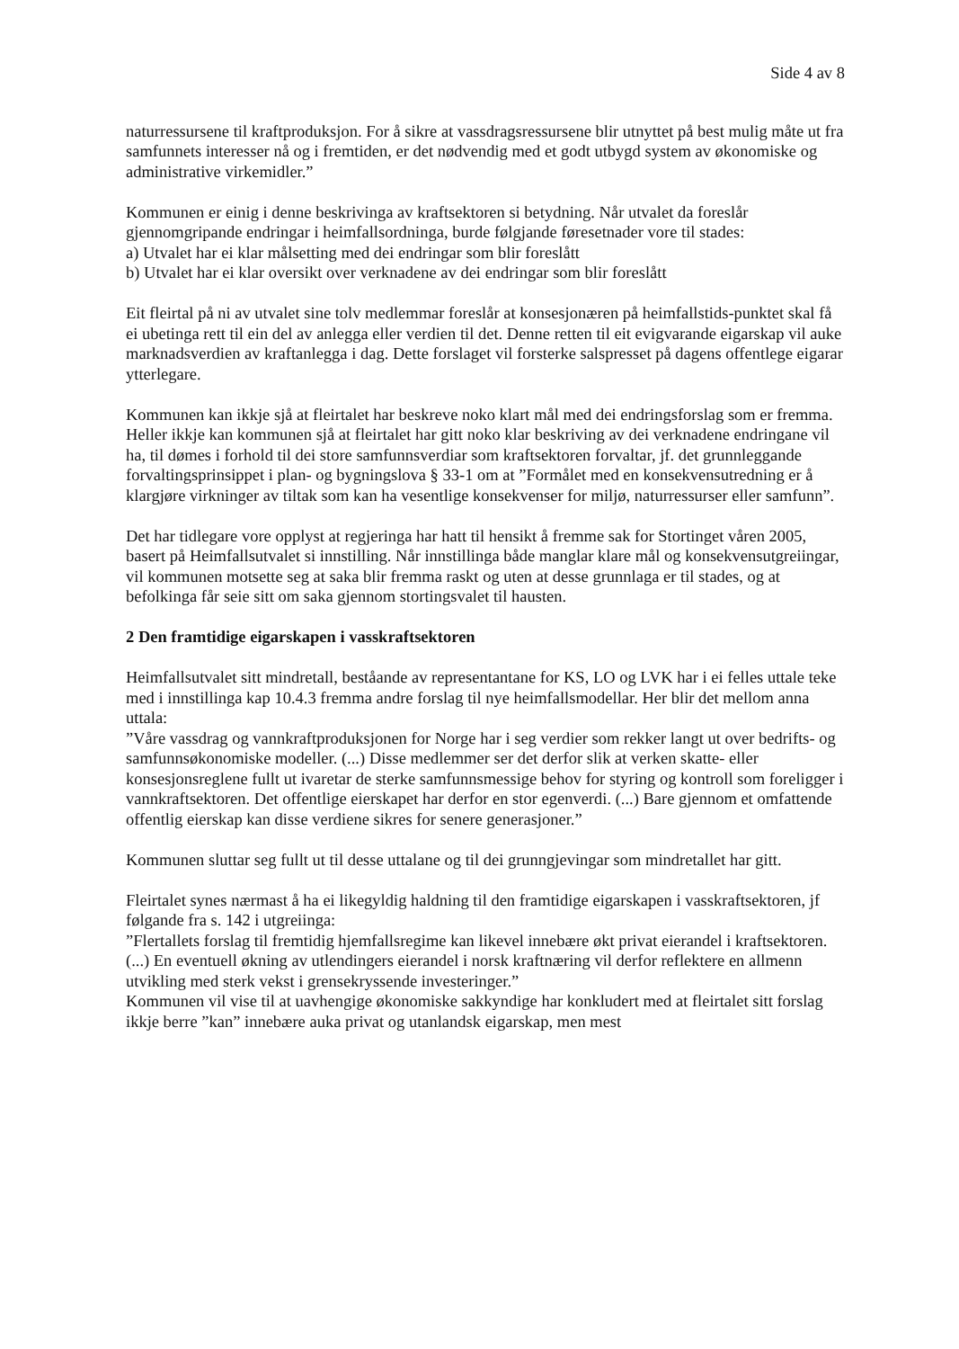Side 4 av 8
naturressursene til kraftproduksjon. For å sikre at vassdragsressursene blir utnyttet på best mulig måte ut fra samfunnets interesser nå og i fremtiden, er det nødvendig med et godt utbygd system av økonomiske og administrative virkemidler.”
Kommunen er einig i denne beskrivinga av kraftsektoren si betydning. Når utvalet da foreslår gjennomgripande endringar i heimfallsordninga, burde følgjande føresetnader vore til stades:
a) Utvalet har ei klar målsetting med dei endringar som blir foreslått
b) Utvalet har ei klar oversikt over verknadene av dei endringar som blir foreslått
Eit fleirtal på ni av utvalet sine tolv medlemmar foreslår at konsesjonæren på heimfallstids-punktet skal få ei ubetinga rett til ein del av anlegga eller verdien til det. Denne retten til eit evigvarande eigarskap vil auke marknadsverdien av kraftanlegga i dag. Dette forslaget vil forsterke salspresset på dagens offentlege eigarar ytterlegare.
Kommunen kan ikkje sjå at fleirtalet har beskreve noko klart mål med dei endringsforslag som er fremma. Heller ikkje kan kommunen sjå at fleirtalet har gitt noko klar beskriving av dei verknadene endringane vil ha, til dømes i forhold til dei store samfunnsverdiar som kraftsektoren forvaltar, jf. det grunnleggande forvaltingsprinsippet i plan- og bygningslova § 33-1 om at ”Formålet med en konsekvensutredning er å klargjøre virkninger av tiltak som kan ha vesentlige konsekvenser for miljø, naturressurser eller samfunn”.
Det har tidlegare vore opplyst at regjeringa har hatt til hensikt å fremme sak for Stortinget våren 2005, basert på Heimfallsutvalet si innstilling. Når innstillinga både manglar klare mål og konsekvensutgreiingar, vil kommunen motsette seg at saka blir fremma raskt og uten at desse grunnlaga er til stades, og at befolkinga får seie sitt om saka gjennom stortingsvalet til hausten.
2 Den framtidige eigarskapen i vasskraftsektoren
Heimfallsutvalet sitt mindretall, beståande av representantane for KS, LO og LVK har i ei felles uttale teke med i innstillinga kap 10.4.3 fremma andre forslag til nye heimfallsmodellar. Her blir det mellom anna uttala:
”Våre vassdrag og vannkraftproduksjonen for Norge har i seg verdier som rekker langt ut over bedrifts- og samfunnsøkonomiske modeller. (...) Disse medlemmer ser det derfor slik at verken skatte- eller konsesjonsreglene fullt ut ivaretar de sterke samfunnsmessige behov for styring og kontroll som foreligger i vannkraftsektoren. Det offentlige eierskapet har derfor en stor egenverdi. (...) Bare gjennom et omfattende offentlig eierskap kan disse verdiene sikres for senere generasjoner.”
Kommunen sluttar seg fullt ut til desse uttalane og til dei grunngjevingar som mindretallet har gitt.
Fleirtalet synes nærmast å ha ei likegyldig haldning til den framtidige eigarskapen i vasskraftsektoren, jf følgande fra s. 142 i utgreiinga:
”Flertallets forslag til fremtidig hjemfallsregime kan likevel innebære økt privat eierandel i kraftsektoren.(...) En eventuell økning av utlendingers eierandel i norsk kraftnæring vil derfor reflektere en allmenn utvikling med sterk vekst i grensekryssende investeringer.”
Kommunen vil vise til at uavhengige økonomiske sakkyndige har konkludert med at fleirtalet sitt forslag ikkje berre ”kan” innebære auka privat og utanlandsk eigarskap, men mest